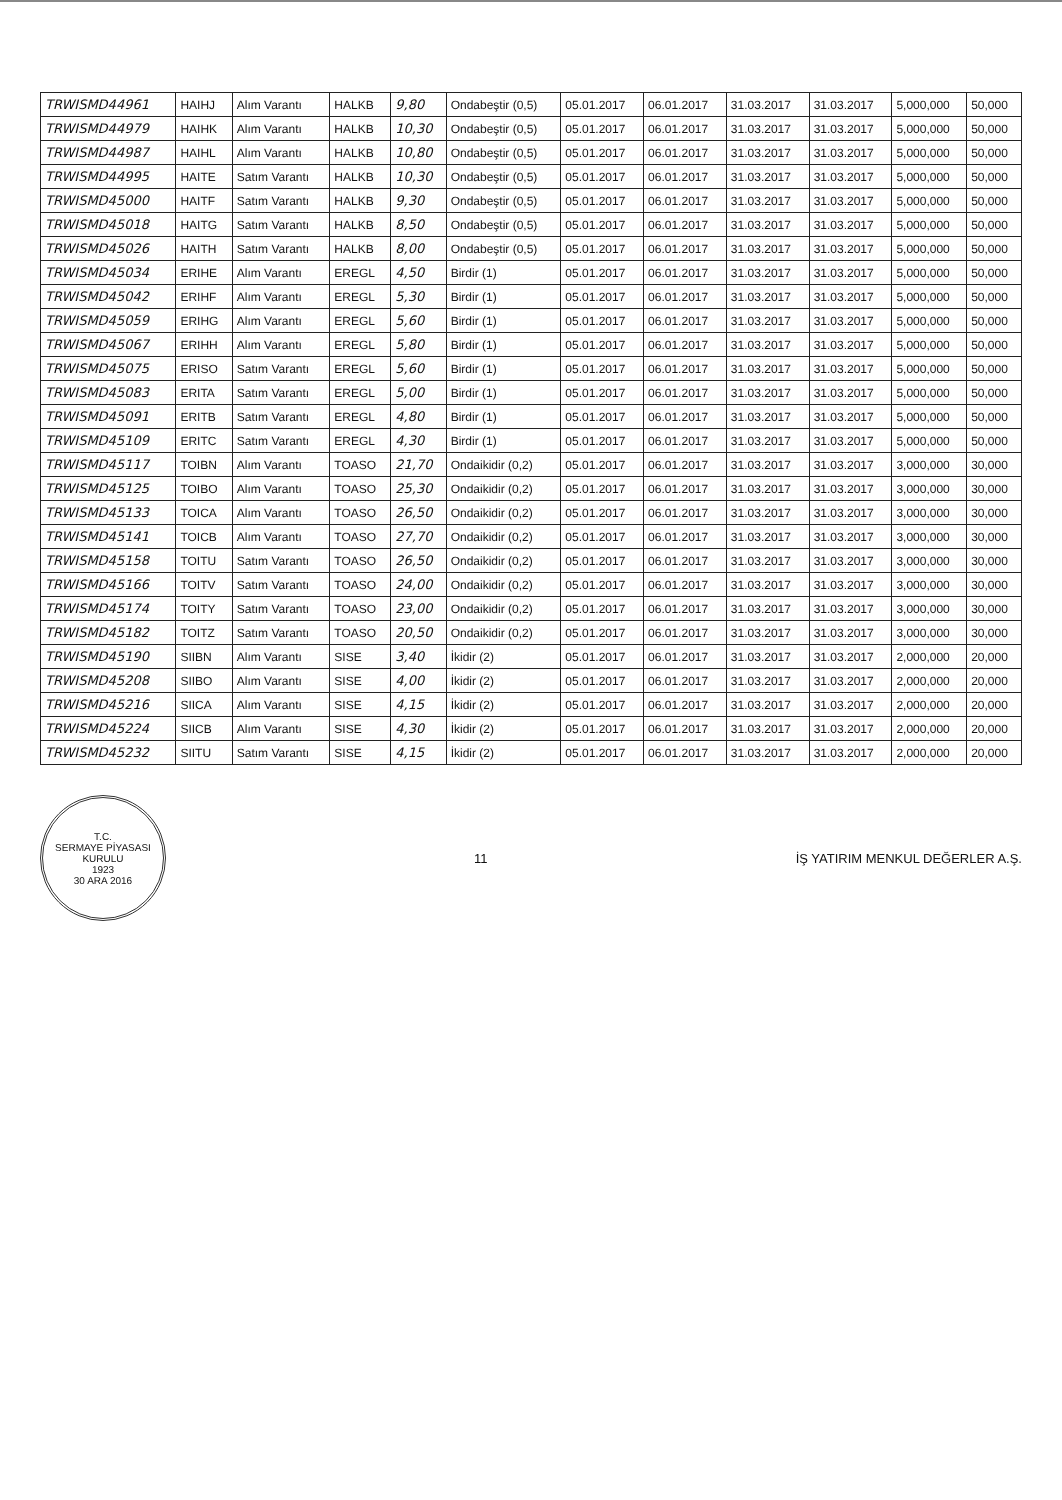| TRWISMD44961 | HAIHJ | Alım Varantı | HALKB | 9,80 | Ondabeştir (0,5) | 05.01.2017 | 06.01.2017 | 31.03.2017 | 31.03.2017 | 5,000,000 | 50,000 |
| TRWISMD44979 | HAIHK | Alım Varantı | HALKB | 10,30 | Ondabeştir (0,5) | 05.01.2017 | 06.01.2017 | 31.03.2017 | 31.03.2017 | 5,000,000 | 50,000 |
| TRWISMD44987 | HAIHL | Alım Varantı | HALKB | 10,80 | Ondabeştir (0,5) | 05.01.2017 | 06.01.2017 | 31.03.2017 | 31.03.2017 | 5,000,000 | 50,000 |
| TRWISMD44995 | HAITE | Satım Varantı | HALKB | 10,30 | Ondabeştir (0,5) | 05.01.2017 | 06.01.2017 | 31.03.2017 | 31.03.2017 | 5,000,000 | 50,000 |
| TRWISMD45000 | HAITF | Satım Varantı | HALKB | 9,30 | Ondabeştir (0,5) | 05.01.2017 | 06.01.2017 | 31.03.2017 | 31.03.2017 | 5,000,000 | 50,000 |
| TRWISMD45018 | HAITG | Satım Varantı | HALKB | 8,50 | Ondabeştir (0,5) | 05.01.2017 | 06.01.2017 | 31.03.2017 | 31.03.2017 | 5,000,000 | 50,000 |
| TRWISMD45026 | HAITH | Satım Varantı | HALKB | 8,00 | Ondabeştir (0,5) | 05.01.2017 | 06.01.2017 | 31.03.2017 | 31.03.2017 | 5,000,000 | 50,000 |
| TRWISMD45034 | ERIHE | Alım Varantı | EREGL | 4,50 | Birdir (1) | 05.01.2017 | 06.01.2017 | 31.03.2017 | 31.03.2017 | 5,000,000 | 50,000 |
| TRWISMD45042 | ERIHF | Alım Varantı | EREGL | 5,30 | Birdir (1) | 05.01.2017 | 06.01.2017 | 31.03.2017 | 31.03.2017 | 5,000,000 | 50,000 |
| TRWISMD45059 | ERIHG | Alım Varantı | EREGL | 5,60 | Birdir (1) | 05.01.2017 | 06.01.2017 | 31.03.2017 | 31.03.2017 | 5,000,000 | 50,000 |
| TRWISMD45067 | ERIHH | Alım Varantı | EREGL | 5,80 | Birdir (1) | 05.01.2017 | 06.01.2017 | 31.03.2017 | 31.03.2017 | 5,000,000 | 50,000 |
| TRWISMD45075 | ERISO | Satım Varantı | EREGL | 5,60 | Birdir (1) | 05.01.2017 | 06.01.2017 | 31.03.2017 | 31.03.2017 | 5,000,000 | 50,000 |
| TRWISMD45083 | ERITA | Satım Varantı | EREGL | 5,00 | Birdir (1) | 05.01.2017 | 06.01.2017 | 31.03.2017 | 31.03.2017 | 5,000,000 | 50,000 |
| TRWISMD45091 | ERITB | Satım Varantı | EREGL | 4,80 | Birdir (1) | 05.01.2017 | 06.01.2017 | 31.03.2017 | 31.03.2017 | 5,000,000 | 50,000 |
| TRWISMD45109 | ERITC | Satım Varantı | EREGL | 4,30 | Birdir (1) | 05.01.2017 | 06.01.2017 | 31.03.2017 | 31.03.2017 | 5,000,000 | 50,000 |
| TRWISMD45117 | TOIBN | Alım Varantı | TOASO | 21,70 | Ondaikidir (0,2) | 05.01.2017 | 06.01.2017 | 31.03.2017 | 31.03.2017 | 3,000,000 | 30,000 |
| TRWISMD45125 | TOIBO | Alım Varantı | TOASO | 25,30 | Ondaikidir (0,2) | 05.01.2017 | 06.01.2017 | 31.03.2017 | 31.03.2017 | 3,000,000 | 30,000 |
| TRWISMD45133 | TOICA | Alım Varantı | TOASO | 26,50 | Ondaikidir (0,2) | 05.01.2017 | 06.01.2017 | 31.03.2017 | 31.03.2017 | 3,000,000 | 30,000 |
| TRWISMD45141 | TOICB | Alım Varantı | TOASO | 27,70 | Ondaikidir (0,2) | 05.01.2017 | 06.01.2017 | 31.03.2017 | 31.03.2017 | 3,000,000 | 30,000 |
| TRWISMD45158 | TOITU | Satım Varantı | TOASO | 26,50 | Ondaikidir (0,2) | 05.01.2017 | 06.01.2017 | 31.03.2017 | 31.03.2017 | 3,000,000 | 30,000 |
| TRWISMD45166 | TOITV | Satım Varantı | TOASO | 24,00 | Ondaikidir (0,2) | 05.01.2017 | 06.01.2017 | 31.03.2017 | 31.03.2017 | 3,000,000 | 30,000 |
| TRWISMD45174 | TOITY | Satım Varantı | TOASO | 23,00 | Ondaikidir (0,2) | 05.01.2017 | 06.01.2017 | 31.03.2017 | 31.03.2017 | 3,000,000 | 30,000 |
| TRWISMD45182 | TOITZ | Satım Varantı | TOASO | 20,50 | Ondaikidir (0,2) | 05.01.2017 | 06.01.2017 | 31.03.2017 | 31.03.2017 | 3,000,000 | 30,000 |
| TRWISMD45190 | SIIBN | Alım Varantı | SISE | 3,40 | İkidir (2) | 05.01.2017 | 06.01.2017 | 31.03.2017 | 31.03.2017 | 2,000,000 | 20,000 |
| TRWISMD45208 | SIIBO | Alım Varantı | SISE | 4,00 | İkidir (2) | 05.01.2017 | 06.01.2017 | 31.03.2017 | 31.03.2017 | 2,000,000 | 20,000 |
| TRWISMD45216 | SIICA | Alım Varantı | SISE | 4,15 | İkidir (2) | 05.01.2017 | 06.01.2017 | 31.03.2017 | 31.03.2017 | 2,000,000 | 20,000 |
| TRWISMD45224 | SIICB | Alım Varantı | SISE | 4,30 | İkidir (2) | 05.01.2017 | 06.01.2017 | 31.03.2017 | 31.03.2017 | 2,000,000 | 20,000 |
| TRWISMD45232 | SIITU | Satım Varantı | SISE | 4,15 | İkidir (2) | 05.01.2017 | 06.01.2017 | 31.03.2017 | 31.03.2017 | 2,000,000 | 20,000 |
T.C.
SERMAYE PİYASASI KURULU
1923
30 ARA 2016
11
İŞ YATIRIM MENKUL DEĞERLER A.Ş.